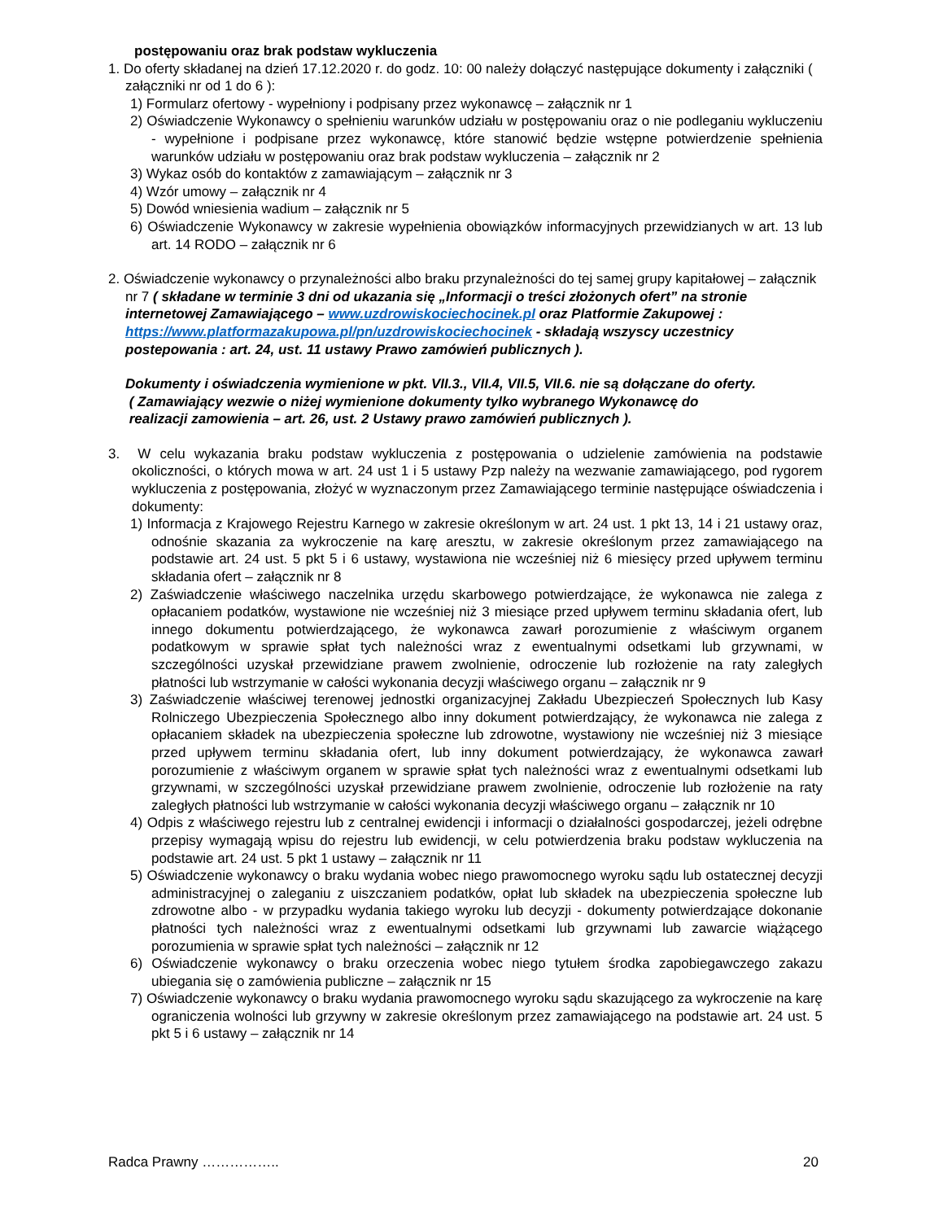postępowaniu oraz brak podstaw wykluczenia
1. Do oferty składanej na dzień 17.12.2020 r. do godz. 10: 00 należy dołączyć następujące dokumenty i załączniki ( załączniki nr od 1 do 6 ):
1) Formularz ofertowy - wypełniony i podpisany przez wykonawcę – załącznik nr 1
2) Oświadczenie Wykonawcy o spełnieniu warunków udziału w postępowaniu oraz o nie podleganiu wykluczeniu - wypełnione i podpisane przez wykonawcę, które stanowić będzie wstępne potwierdzenie spełnienia warunków udziału w postępowaniu oraz brak podstaw wykluczenia – załącznik nr 2
3) Wykaz osób do kontaktów z zamawiającym – załącznik nr 3
4) Wzór umowy – załącznik nr 4
5) Dowód wniesienia wadium – załącznik nr 5
6) Oświadczenie Wykonawcy w zakresie wypełnienia obowiązków informacyjnych przewidzianych w art. 13 lub art. 14 RODO – załącznik nr 6
2. Oświadczenie wykonawcy o przynależności albo braku przynależności do tej samej grupy kapitałowej – załącznik nr 7 ( składane w terminie 3 dni od ukazania się „Informacji o treści złożonych ofert” na stronie internetowej Zamawiającego – www.uzdrowiskociechocinek.pl oraz Platformie Zakupowej : https://www.platformazakupowa.pl/pn/uzdrowiskociechocinek - składają wszyscy uczestnicy postepowania : art. 24, ust. 11 ustawy Prawo zamówień publicznych ).
Dokumenty i oświadczenia wymienione w pkt. VII.3., VII.4, VII.5, VII.6. nie są dołączane do oferty.
( Zamawiający wezwie o niżej wymienione dokumenty tylko wybranego Wykonawcę do
realizacji zamowienia – art. 26, ust. 2 Ustawy prawo zamówień publicznych ).
3. W celu wykazania braku podstaw wykluczenia z postępowania o udzielenie zamówienia na podstawie okoliczności, o których mowa w art. 24 ust 1 i 5 ustawy Pzp należy na wezwanie zamawiającego, pod rygorem wykluczenia z postępowania, złożyć w wyznaczonym przez Zamawiającego terminie następujące oświadczenia i dokumenty:
1) Informacja z Krajowego Rejestru Karnego w zakresie określonym w art. 24 ust. 1 pkt 13, 14 i 21 ustawy oraz, odnośnie skazania za wykroczenie na karę aresztu, w zakresie określonym przez zamawiającego na podstawie art. 24 ust. 5 pkt 5 i 6 ustawy, wystawiona nie wcześniej niż 6 miesięcy przed upływem terminu składania ofert – załącznik nr 8
2) Zaświadczenie właściwego naczelnika urzędu skarbowego potwierdzające, że wykonawca nie zalega z opłacaniem podatków, wystawione nie wcześniej niż 3 miesiące przed upływem terminu składania ofert, lub innego dokumentu potwierdzającego, że wykonawca zawarł porozumienie z właściwym organem podatkowym w sprawie spłat tych należności wraz z ewentualnymi odsetkami lub grzywnami, w szczególności uzyskał przewidziane prawem zwolnienie, odroczenie lub rozłożenie na raty zaległych płatności lub wstrzymanie w całości wykonania decyzji właściwego organu – załącznik nr 9
3) Zaświadczenie właściwej terenowej jednostki organizacyjnej Zakładu Ubezpieczeń Społecznych lub Kasy Rolniczego Ubezpieczenia Społecznego albo inny dokument potwierdzający, że wykonawca nie zalega z opłacaniem składek na ubezpieczenia społeczne lub zdrowotne, wystawiony nie wcześniej niż 3 miesiące przed upływem terminu składania ofert, lub inny dokument potwierdzający, że wykonawca zawarł porozumienie z właściwym organem w sprawie spłat tych należności wraz z ewentualnymi odsetkami lub grzywnami, w szczególności uzyskał przewidziane prawem zwolnienie, odroczenie lub rozłożenie na raty zaległych płatności lub wstrzymanie w całości wykonania decyzji właściwego organu – załącznik nr 10
4) Odpis z właściwego rejestru lub z centralnej ewidencji i informacji o działalności gospodarczej, jeżeli odrębne przepisy wymagają wpisu do rejestru lub ewidencji, w celu potwierdzenia braku podstaw wykluczenia na podstawie art. 24 ust. 5 pkt 1 ustawy – załącznik nr 11
5) Oświadczenie wykonawcy o braku wydania wobec niego prawomocnego wyroku sądu lub ostatecznej decyzji administracyjnej o zaleganiu z uiszczaniem podatków, opłat lub składek na ubezpieczenia społeczne lub zdrowotne albo - w przypadku wydania takiego wyroku lub decyzji - dokumenty potwierdzające dokonanie płatności tych należności wraz z ewentualnymi odsetkami lub grzywnami lub zawarcie wiążącego porozumienia w sprawie spłat tych należności – załącznik nr 12
6) Oświadczenie wykonawcy o braku orzeczenia wobec niego tytułem środka zapobiegawczego zakazu ubiegania się o zamówienia publiczne – załącznik nr 15
7) Oświadczenie wykonawcy o braku wydania prawomocnego wyroku sądu skazującego za wykroczenie na karę ograniczenia wolności lub grzywny w zakresie określonym przez zamawiającego na podstawie art. 24 ust. 5 pkt 5 i 6 ustawy – załącznik nr 14
Radca Prawny …………….. 20